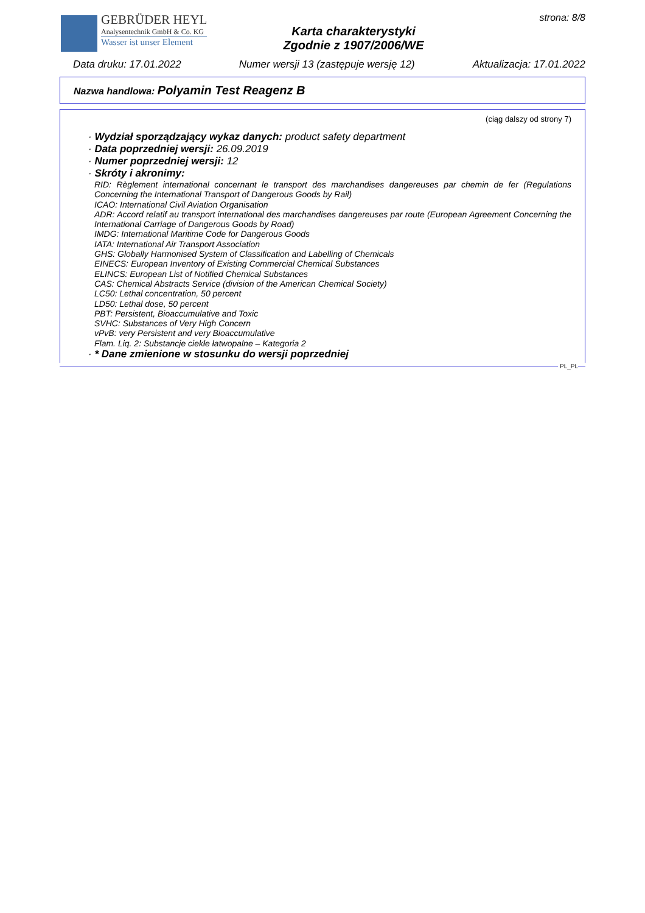GEBRÜDER HEYL
Analysentechnik GmbH & Co. KG
Wasser ist unser Element
Karta charakterystyki
Zgodnie z 1907/2006/WE
strona: 8/8
Data druku: 17.01.2022 Numer wersji 13 (zastępuje wersję 12) Aktualizacja: 17.01.2022
Nazwa handlowa: Polyamin Test Reagenz B
(ciąg dalszy od strony 7)
· Wydział sporządzający wykaz danych: product safety department
· Data poprzedniej wersji: 26.09.2019
· Numer poprzedniej wersji: 12
· Skróty i akronimy:
RID: Règlement international concernant le transport des marchandises dangereuses par chemin de fer (Regulations Concerning the International Transport of Dangerous Goods by Rail)
ICAO: International Civil Aviation Organisation
ADR: Accord relatif au transport international des marchandises dangereuses par route (European Agreement Concerning the International Carriage of Dangerous Goods by Road)
IMDG: International Maritime Code for Dangerous Goods
IATA: International Air Transport Association
GHS: Globally Harmonised System of Classification and Labelling of Chemicals
EINECS: European Inventory of Existing Commercial Chemical Substances
ELINCS: European List of Notified Chemical Substances
CAS: Chemical Abstracts Service (division of the American Chemical Society)
LC50: Lethal concentration, 50 percent
LD50: Lethal dose, 50 percent
PBT: Persistent, Bioaccumulative and Toxic
SVHC: Substances of Very High Concern
vPvB: very Persistent and very Bioaccumulative
Flam. Liq. 2: Substancje ciekłe łatwopalne – Kategoria 2
· * Dane zmienione w stosunku do wersji poprzedniej
PL_PL